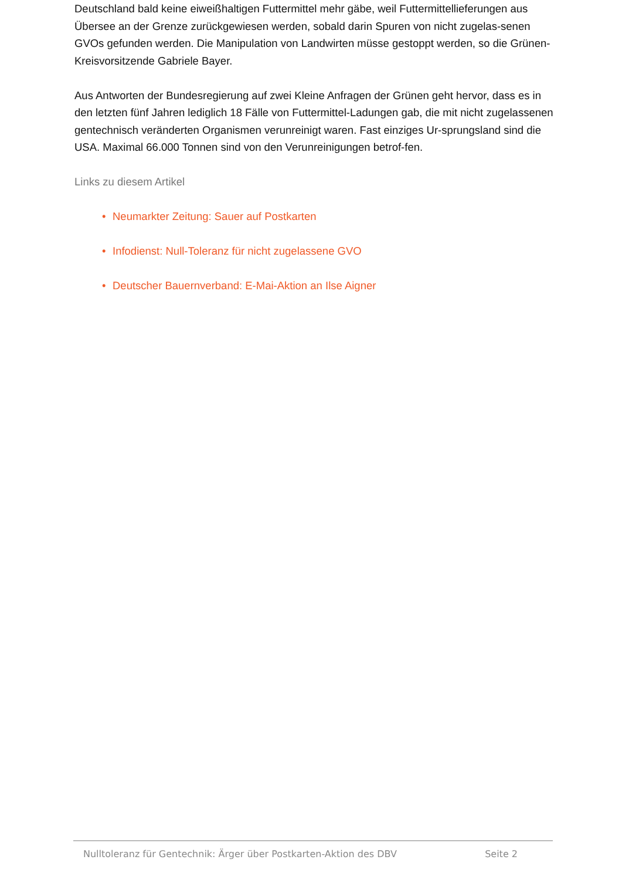Deutschland bald keine eiweißhaltigen Futtermittel mehr gäbe, weil Futtermittellieferungen aus Übersee an der Grenze zurückgewiesen werden, sobald darin Spuren von nicht zugelas-senen GVOs gefunden werden. Die Manipulation von Landwirten müsse gestoppt werden, so die Grünen-Kreisvorsitzende Gabriele Bayer.
Aus Antworten der Bundesregierung auf zwei Kleine Anfragen der Grünen geht hervor, dass es in den letzten fünf Jahren lediglich 18 Fälle von Futtermittel-Ladungen gab, die mit nicht zugelassenen gentechnisch veränderten Organismen verunreinigt waren. Fast einziges Ur-sprungsland sind die USA. Maximal 66.000 Tonnen sind von den Verunreinigungen betrof-fen.
Links zu diesem Artikel
• Neumarkter Zeitung: Sauer auf Postkarten
• Infodienst: Null-Toleranz für nicht zugelassene GVO
• Deutscher Bauernverband: E-Mai-Aktion an Ilse Aigner
Nulltoleranz für Gentechnik: Ärger über Postkarten-Aktion des DBV Seite 2